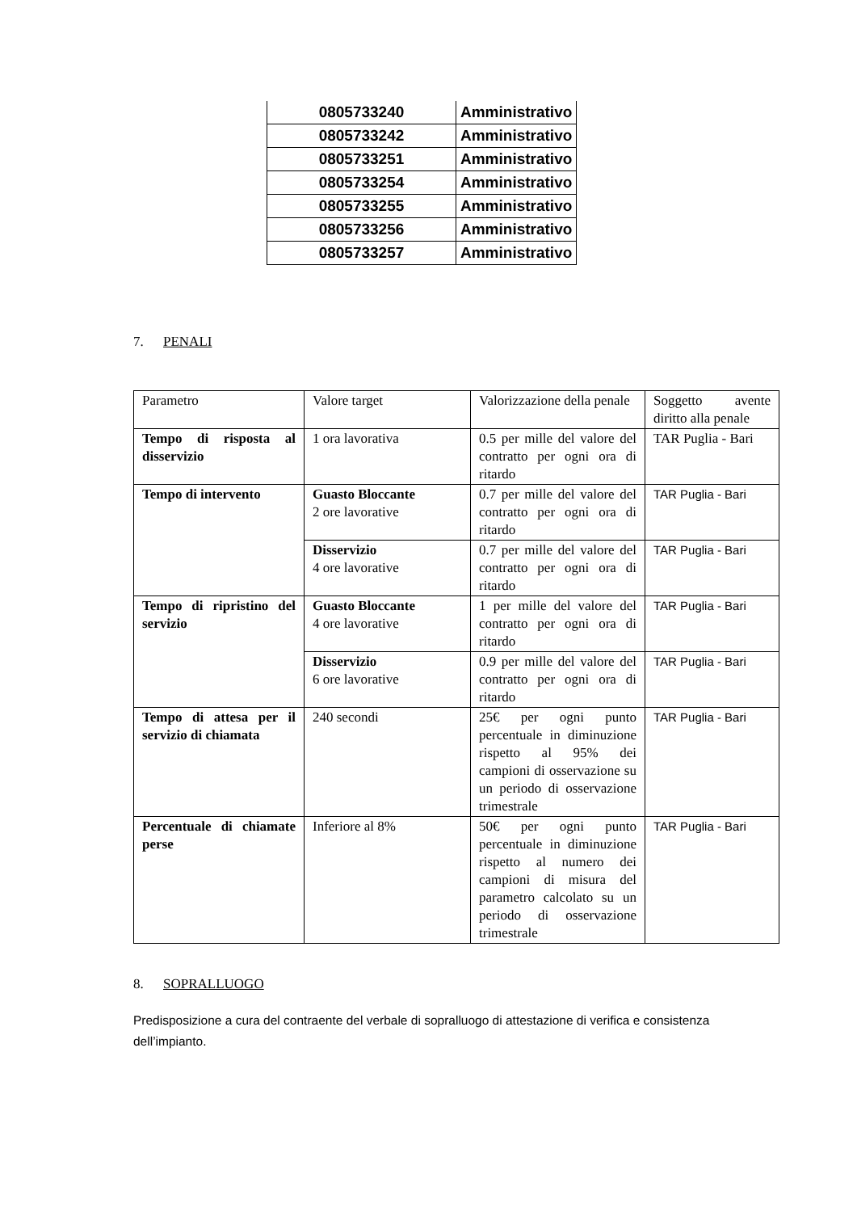| 0805733240 | Amministrativo |
| 0805733242 | Amministrativo |
| 0805733251 | Amministrativo |
| 0805733254 | Amministrativo |
| 0805733255 | Amministrativo |
| 0805733256 | Amministrativo |
| 0805733257 | Amministrativo |
7. PENALI
| Parametro | Valore target | Valorizzazione della penale | Soggetto avente diritto alla penale |
| Tempo di risposta al disservizio | 1 ora lavorativa | 0.5 per mille del valore del contratto per ogni ora di ritardo | TAR Puglia - Bari |
| Tempo di intervento | Guasto Bloccante 2 ore lavorative | 0.7 per mille del valore del contratto per ogni ora di ritardo | TAR Puglia - Bari |
| | Disservizio 4 ore lavorative | 0.7 per mille del valore del contratto per ogni ora di ritardo | TAR Puglia - Bari |
| Tempo di ripristino del servizio | Guasto Bloccante 4 ore lavorative | 1 per mille del valore del contratto per ogni ora di ritardo | TAR Puglia - Bari |
| | Disservizio 6 ore lavorative | 0.9 per mille del valore del contratto per ogni ora di ritardo | TAR Puglia - Bari |
| Tempo di attesa per il servizio di chiamata | 240 secondi | 25€ per ogni punto percentuale in diminuzione rispetto al 95% dei campioni di osservazione su un periodo di osservazione trimestrale | TAR Puglia - Bari |
| Percentuale di chiamate perse | Inferiore al 8% | 50€ per ogni punto percentuale in diminuzione rispetto al numero dei campioni di misura del parametro calcolato su un periodo di osservazione trimestrale | TAR Puglia - Bari |
8. SOPRALLUOGO
Predisposizione a cura del contraente del verbale di sopralluogo di attestazione di verifica e consistenza dell’impianto.